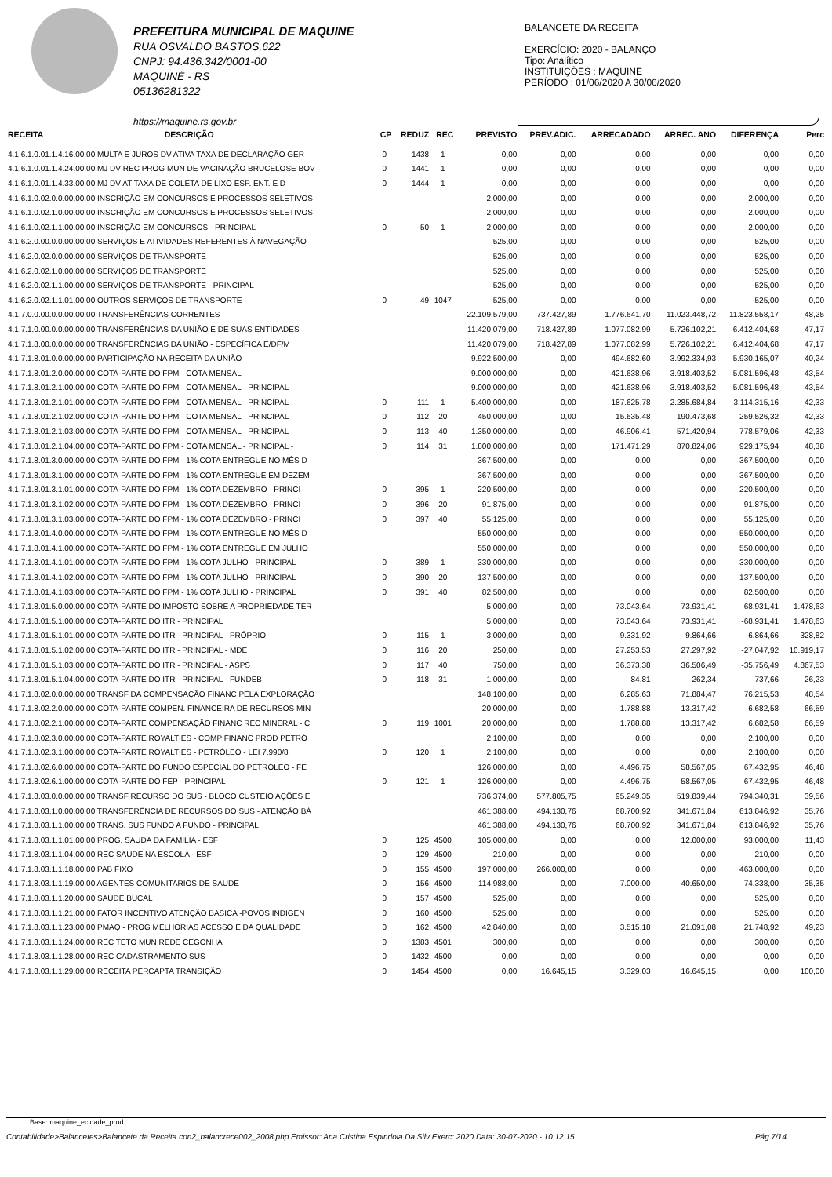PREFEITURA MUNICIPAL DE MAQUINE
RUA OSVALDO BASTOS,622
CNPJ: 94.436.342/0001-00
MAQUINÉ - RS
05136281322
https://maquine.rs.gov.br
BALANCETE DA RECEITA
EXERCÍCIO: 2020 - BALANÇO
Tipo: Analítico
INSTITUIÇÕES : MAQUINE
PERÍODO : 01/06/2020 A 30/06/2020
| RECEITA | DESCRIÇÃO | CP | REDUZ | REC | PREVISTO | PREV.ADIC. | ARRECADADO | ARREC. ANO | DIFERENÇA | Perc |
| --- | --- | --- | --- | --- | --- | --- | --- | --- | --- | --- |
| 4.1.6.1.0.01.1.4.16.00.00 MULTA E JUROS DV ATIVA TAXA DE DECLARAÇÃO GER | | 0 | 1438 | 1 | 0,00 | 0,00 | 0,00 | 0,00 | 0,00 | 0,00 |
| 4.1.6.1.0.01.1.4.24.00.00 MJ DV REC PROG MUN DE VACINAÇÃO BRUCELOSE BOV | | 0 | 1441 | 1 | 0,00 | 0,00 | 0,00 | 0,00 | 0,00 | 0,00 |
| 4.1.6.1.0.01.1.4.33.00.00 MJ DV AT TAXA DE COLETA DE LIXO ESP. ENT. E D | | 0 | 1444 | 1 | 0,00 | 0,00 | 0,00 | 0,00 | 0,00 | 0,00 |
| 4.1.6.1.0.02.0.0.00.00.00 INSCRIÇÃO EM CONCURSOS E PROCESSOS SELETIVOS | | | | | 2.000,00 | 0,00 | 0,00 | 0,00 | 2.000,00 | 0,00 |
| 4.1.6.1.0.02.1.0.00.00.00 INSCRIÇÃO EM CONCURSOS E PROCESSOS SELETIVOS | | | | | 2.000,00 | 0,00 | 0,00 | 0,00 | 2.000,00 | 0,00 |
| 4.1.6.1.0.02.1.1.00.00.00 INSCRIÇÃO EM CONCURSOS - PRINCIPAL | | 0 | 50 | 1 | 2.000,00 | 0,00 | 0,00 | 0,00 | 2.000,00 | 0,00 |
| 4.1.6.2.0.00.0.0.00.00.00 SERVIÇOS E ATIVIDADES REFERENTES À NAVEGAÇÃO | | | | | 525,00 | 0,00 | 0,00 | 0,00 | 525,00 | 0,00 |
| 4.1.6.2.0.02.0.0.00.00.00 SERVIÇOS DE TRANSPORTE | | | | | 525,00 | 0,00 | 0,00 | 0,00 | 525,00 | 0,00 |
| 4.1.6.2.0.02.1.0.00.00.00 SERVIÇOS DE TRANSPORTE | | | | | 525,00 | 0,00 | 0,00 | 0,00 | 525,00 | 0,00 |
| 4.1.6.2.0.02.1.1.00.00.00 SERVIÇOS DE TRANSPORTE - PRINCIPAL | | | | | 525,00 | 0,00 | 0,00 | 0,00 | 525,00 | 0,00 |
| 4.1.6.2.0.02.1.1.01.00.00 OUTROS SERVIÇOS DE TRANSPORTE | | 0 | 49 | 1047 | 525,00 | 0,00 | 0,00 | 0,00 | 525,00 | 0,00 |
| 4.1.7.0.0.00.0.0.00.00.00 TRANSFERÊNCIAS CORRENTES | | | | | 22.109.579,00 | 737.427,89 | 1.776.641,70 | 11.023.448,72 | 11.823.558,17 | 48,25 |
| 4.1.7.1.0.00.0.0.00.00.00 TRANSFERÊNCIAS DA UNIÃO E DE SUAS ENTIDADES | | | | | 11.420.079,00 | 718.427,89 | 1.077.082,99 | 5.726.102,21 | 6.412.404,68 | 47,17 |
| 4.1.7.1.8.00.0.0.00.00.00 TRANSFERÊNCIAS DA UNIÃO - ESPECÍFICA E/DF/M | | | | | 11.420.079,00 | 718.427,89 | 1.077.082,99 | 5.726.102,21 | 6.412.404,68 | 47,17 |
| 4.1.7.1.8.01.0.0.00.00.00 PARTICIPAÇÃO NA RECEITA DA UNIÃO | | | | | 9.922.500,00 | 0,00 | 494.682,60 | 3.992.334,93 | 5.930.165,07 | 40,24 |
| 4.1.7.1.8.01.2.0.00.00.00 COTA-PARTE DO FPM - COTA MENSAL | | | | | 9.000.000,00 | 0,00 | 421.638,96 | 3.918.403,52 | 5.081.596,48 | 43,54 |
| 4.1.7.1.8.01.2.1.00.00.00 COTA-PARTE DO FPM - COTA MENSAL - PRINCIPAL | | | | | 9.000.000,00 | 0,00 | 421.638,96 | 3.918.403,52 | 5.081.596,48 | 43,54 |
| 4.1.7.1.8.01.2.1.01.00.00 COTA-PARTE DO FPM - COTA MENSAL - PRINCIPAL - | | 0 | 111 | 1 | 5.400.000,00 | 0,00 | 187.625,78 | 2.285.684,84 | 3.114.315,16 | 42,33 |
| 4.1.7.1.8.01.2.1.02.00.00 COTA-PARTE DO FPM - COTA MENSAL - PRINCIPAL - | | 0 | 112 | 20 | 450.000,00 | 0,00 | 15.635,48 | 190.473,68 | 259.526,32 | 42,33 |
| 4.1.7.1.8.01.2.1.03.00.00 COTA-PARTE DO FPM - COTA MENSAL - PRINCIPAL - | | 0 | 113 | 40 | 1.350.000,00 | 0,00 | 46.906,41 | 571.420,94 | 778.579,06 | 42,33 |
| 4.1.7.1.8.01.2.1.04.00.00 COTA-PARTE DO FPM - COTA MENSAL - PRINCIPAL - | | 0 | 114 | 31 | 1.800.000,00 | 0,00 | 171.471,29 | 870.824,06 | 929.175,94 | 48,38 |
| 4.1.7.1.8.01.3.0.00.00.00 COTA-PARTE DO FPM - 1% COTA ENTREGUE NO MÊS D | | | | | 367.500,00 | 0,00 | 0,00 | 0,00 | 367.500,00 | 0,00 |
| 4.1.7.1.8.01.3.1.00.00.00 COTA-PARTE DO FPM - 1% COTA ENTREGUE EM DEZEM | | | | | 367.500,00 | 0,00 | 0,00 | 0,00 | 367.500,00 | 0,00 |
| 4.1.7.1.8.01.3.1.01.00.00 COTA-PARTE DO FPM - 1% COTA DEZEMBRO - PRINCI | | 0 | 395 | 1 | 220.500,00 | 0,00 | 0,00 | 0,00 | 220.500,00 | 0,00 |
| 4.1.7.1.8.01.3.1.02.00.00 COTA-PARTE DO FPM - 1% COTA DEZEMBRO - PRINCI | | 0 | 396 | 20 | 91.875,00 | 0,00 | 0,00 | 0,00 | 91.875,00 | 0,00 |
| 4.1.7.1.8.01.3.1.03.00.00 COTA-PARTE DO FPM - 1% COTA DEZEMBRO - PRINCI | | 0 | 397 | 40 | 55.125,00 | 0,00 | 0,00 | 0,00 | 55.125,00 | 0,00 |
| 4.1.7.1.8.01.4.0.00.00.00 COTA-PARTE DO FPM - 1% COTA ENTREGUE NO MÊS D | | | | | 550.000,00 | 0,00 | 0,00 | 0,00 | 550.000,00 | 0,00 |
| 4.1.7.1.8.01.4.1.00.00.00 COTA-PARTE DO FPM - 1% COTA ENTREGUE EM JULHO | | | | | 550.000,00 | 0,00 | 0,00 | 0,00 | 550.000,00 | 0,00 |
| 4.1.7.1.8.01.4.1.01.00.00 COTA-PARTE DO FPM - 1% COTA JULHO - PRINCIPAL | | 0 | 389 | 1 | 330.000,00 | 0,00 | 0,00 | 0,00 | 330.000,00 | 0,00 |
| 4.1.7.1.8.01.4.1.02.00.00 COTA-PARTE DO FPM - 1% COTA JULHO - PRINCIPAL | | 0 | 390 | 20 | 137.500,00 | 0,00 | 0,00 | 0,00 | 137.500,00 | 0,00 |
| 4.1.7.1.8.01.4.1.03.00.00 COTA-PARTE DO FPM - 1% COTA JULHO - PRINCIPAL | | 0 | 391 | 40 | 82.500,00 | 0,00 | 0,00 | 0,00 | 82.500,00 | 0,00 |
| 4.1.7.1.8.01.5.0.00.00.00 COTA-PARTE DO IMPOSTO SOBRE A PROPRIEDADE TER | | | | | 5.000,00 | 0,00 | 73.043,64 | 73.931,41 | -68.931,41 | 1.478,63 |
| 4.1.7.1.8.01.5.1.00.00.00 COTA-PARTE DO ITR - PRINCIPAL | | | | | 5.000,00 | 0,00 | 73.043,64 | 73.931,41 | -68.931,41 | 1.478,63 |
| 4.1.7.1.8.01.5.1.01.00.00 COTA-PARTE DO ITR - PRINCIPAL - PRÓPRIO | | 0 | 115 | 1 | 3.000,00 | 0,00 | 9.331,92 | 9.864,66 | -6.864,66 | 328,82 |
| 4.1.7.1.8.01.5.1.02.00.00 COTA-PARTE DO ITR - PRINCIPAL - MDE | | 0 | 116 | 20 | 250,00 | 0,00 | 27.253,53 | 27.297,92 | -27.047,92 | 10.919,17 |
| 4.1.7.1.8.01.5.1.03.00.00 COTA-PARTE DO ITR - PRINCIPAL - ASPS | | 0 | 117 | 40 | 750,00 | 0,00 | 36.373,38 | 36.506,49 | -35.756,49 | 4.867,53 |
| 4.1.7.1.8.01.5.1.04.00.00 COTA-PARTE DO ITR - PRINCIPAL - FUNDEB | | 0 | 118 | 31 | 1.000,00 | 0,00 | 84,81 | 262,34 | 737,66 | 26,23 |
| 4.1.7.1.8.02.0.0.00.00.00 TRANSF DA COMPENSAÇÃO FINANC PELA EXPLORAÇÃO | | | | | 148.100,00 | 0,00 | 6.285,63 | 71.884,47 | 76.215,53 | 48,54 |
| 4.1.7.1.8.02.2.0.00.00.00 COTA-PARTE COMPEN. FINANCEIRA DE RECURSOS MIN | | | | | 20.000,00 | 0,00 | 1.788,88 | 13.317,42 | 6.682,58 | 66,59 |
| 4.1.7.1.8.02.2.1.00.00.00 COTA-PARTE COMPENSAÇÃO FINANC REC MINERAL - C | | 0 | 119 | 1001 | 20.000,00 | 0,00 | 1.788,88 | 13.317,42 | 6.682,58 | 66,59 |
| 4.1.7.1.8.02.3.0.00.00.00 COTA-PARTE ROYALTIES - COMP FINANC PROD PETRÓ | | | | | 2.100,00 | 0,00 | 0,00 | 0,00 | 2.100,00 | 0,00 |
| 4.1.7.1.8.02.3.1.00.00.00 COTA-PARTE ROYALTIES - PETRÓLEO - LEI 7.990/8 | | 0 | 120 | 1 | 2.100,00 | 0,00 | 0,00 | 0,00 | 2.100,00 | 0,00 |
| 4.1.7.1.8.02.6.0.00.00.00 COTA-PARTE DO FUNDO ESPECIAL DO PETRÓLEO - FE | | | | | 126.000,00 | 0,00 | 4.496,75 | 58.567,05 | 67.432,95 | 46,48 |
| 4.1.7.1.8.02.6.1.00.00.00 COTA-PARTE DO FEP - PRINCIPAL | | 0 | 121 | 1 | 126.000,00 | 0,00 | 4.496,75 | 58.567,05 | 67.432,95 | 46,48 |
| 4.1.7.1.8.03.0.0.00.00.00 TRANSF RECURSO DO SUS - BLOCO CUSTEIO AÇÕES E | | | | | 736.374,00 | 577.805,75 | 95.249,35 | 519.839,44 | 794.340,31 | 39,56 |
| 4.1.7.1.8.03.1.0.00.00.00 TRANSFERÊNCIA DE RECURSOS DO SUS - ATENÇÃO BÁ | | | | | 461.388,00 | 494.130,76 | 68.700,92 | 341.671,84 | 613.846,92 | 35,76 |
| 4.1.7.1.8.03.1.1.00.00.00 TRANS. SUS FUNDO A FUNDO - PRINCIPAL | | | | | 461.388,00 | 494.130,76 | 68.700,92 | 341.671,84 | 613.846,92 | 35,76 |
| 4.1.7.1.8.03.1.1.01.00.00 PROG. SAUDA DA FAMILIA - ESF | | 0 | 125 | 4500 | 105.000,00 | 0,00 | 0,00 | 12.000,00 | 93.000,00 | 11,43 |
| 4.1.7.1.8.03.1.1.04.00.00 REC SAUDE NA ESCOLA - ESF | | 0 | 129 | 4500 | 210,00 | 0,00 | 0,00 | 0,00 | 210,00 | 0,00 |
| 4.1.7.1.8.03.1.1.18.00.00 PAB FIXO | | 0 | 155 | 4500 | 197.000,00 | 266.000,00 | 0,00 | 0,00 | 463.000,00 | 0,00 |
| 4.1.7.1.8.03.1.1.19.00.00 AGENTES COMUNITARIOS DE SAUDE | | 0 | 156 | 4500 | 114.988,00 | 0,00 | 7.000,00 | 40.650,00 | 74.338,00 | 35,35 |
| 4.1.7.1.8.03.1.1.20.00.00 SAUDE BUCAL | | 0 | 157 | 4500 | 525,00 | 0,00 | 0,00 | 0,00 | 525,00 | 0,00 |
| 4.1.7.1.8.03.1.1.21.00.00 FATOR INCENTIVO ATENÇÃO BASICA -POVOS INDIGEN | | 0 | 160 | 4500 | 525,00 | 0,00 | 0,00 | 0,00 | 525,00 | 0,00 |
| 4.1.7.1.8.03.1.1.23.00.00 PMAQ - PROG MELHORIAS ACESSO E DA QUALIDADE | | 0 | 162 | 4500 | 42.840,00 | 0,00 | 3.515,18 | 21.091,08 | 21.748,92 | 49,23 |
| 4.1.7.1.8.03.1.1.24.00.00 REC TETO MUN REDE CEGONHA | | 0 | 1383 | 4501 | 300,00 | 0,00 | 0,00 | 0,00 | 300,00 | 0,00 |
| 4.1.7.1.8.03.1.1.28.00.00 REC CADASTRAMENTO SUS | | 0 | 1432 | 4500 | 0,00 | 0,00 | 0,00 | 0,00 | 0,00 | 0,00 |
| 4.1.7.1.8.03.1.1.29.00.00 RECEITA PERCAPTA TRANSIÇÃO | | 0 | 1454 | 4500 | 0,00 | 16.645,15 | 3.329,03 | 16.645,15 | 0,00 | 100,00 |
Base: maquine_ecidade_prod
Contabilidade>Balancetes>Balancete da Receita con2_balancrece002_2008.php Emissor: Ana Cristina Espindola Da Silv Exerc: 2020 Data: 30-07-2020 - 10:12:15 Pág 7/14